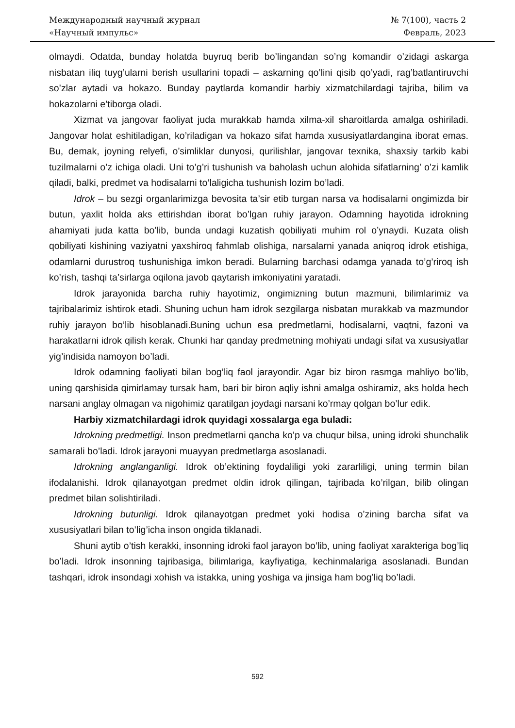Международный научный журнал
«Научный импульс»
№ 7(100), часть 2
Февраль, 2023
olmaydi. Odatda, bunday holatda buyruq berib bo’lingandan so’ng komandir o’zidagi askarga nisbatan iliq tuyg’ularni berish usullarini topadi – askarning qo’lini qisib qo’yadi, rag’batlantiruvchi so’zlar aytadi va hokazo. Bunday paytlarda komandir harbiy xizmatchilardagi tajriba, bilim va hokazolarni e’tiborga oladi.
Xizmat va jangovar faoliyat juda murakkab hamda xilma-xil sharoitlarda amalga oshiriladi. Jangovar holat eshitiladigan, ko’riladigan va hokazo sifat hamda xususiyatlardangina iborat emas. Bu, demak, joyning relyefi, o’simliklar dunyosi, qurilishlar, jangovar texnika, shaxsiy tarkib kabi tuzilmalarni o’z ichiga oladi. Uni to’g’ri tushunish va baholash uchun alohida sifatlarning’ o’zi kamlik qiladi, balki, predmet va hodisalarni to’laligicha tushunish lozim bo’ladi.
Idrok – bu sezgi organlarimizga bevosita ta’sir etib turgan narsa va hodisalarni ongimizda bir butun, yaxlit holda aks ettirishdan iborat bo’lgan ruhiy jarayon. Odamning hayotida idrokning ahamiyati juda katta bo’lib, bunda undagi kuzatish qobiliyati muhim rol o’ynaydi. Kuzata olish qobiliyati kishining vaziyatni yaxshiroq fahmlab olishiga, narsalarni yanada aniqroq idrok etishiga, odamlarni durustroq tushunishiga imkon beradi. Bularning barchasi odamga yanada to’g’riroq ish ko’rish, tashqi ta’sirlarga oqilona javob qaytarish imkoniyatini yaratadi.
Idrok jarayonida barcha ruhiy hayotimiz, ongimizning butun mazmuni, bilimlarimiz va tajribalarimiz ishtirok etadi. Shuning uchun ham idrok sezgilarga nisbatan murakkab va mazmundor ruhiy jarayon bo’lib hisoblanadi.Buning uchun esa predmetlarni, hodisalarni, vaqtni, fazoni va harakatlarni idrok qilish kerak. Chunki har qanday predmetning mohiyati undagi sifat va xususiyatlar yig’indisida namoyon bo’ladi.
Idrok odamning faoliyati bilan bog’liq faol jarayondir. Agar biz biron rasmga mahliyo bo’lib, uning qarshisida qimirlamay tursak ham, bari bir biron aqliy ishni amalga oshiramiz, aks holda hech narsani anglay olmagan va nigohimiz qaratilgan joydagi narsani ko’rmay qolgan bo’lur edik.
Harbiy xizmatchilardagi idrok quyidagi xossalarga ega buladi:
Idrokning predmetligi. Inson predmetlarni qancha ko’p va chuqur bilsa, uning idroki shunchalik samarali bo’ladi. Idrok jarayoni muayyan predmetlarga asoslanadi.
Idrokning anglanganligi. Idrok ob’ektining foydaliligi yoki zararliligi, uning termin bilan ifodalanishi. Idrok qilanayotgan predmet oldin idrok qilingan, tajribada ko’rilgan, bilib olingan predmet bilan solishtiriladi.
Idrokning butunligi. Idrok qilanayotgan predmet yoki hodisa o’zining barcha sifat va xususiyatlari bilan to’lig’icha inson ongida tiklanadi.
Shuni aytib o’tish kerakki, insonning idroki faol jarayon bo’lib, uning faoliyat xarakteriga bog’liq bo’ladi. Idrok insonning tajribasiga, bilimlariga, kayfiyatiga, kechinmalariga asoslanadi. Bundan tashqari, idrok insondagi xohish va istakka, uning yoshiga va jinsiga ham bog’liq bo’ladi.
592